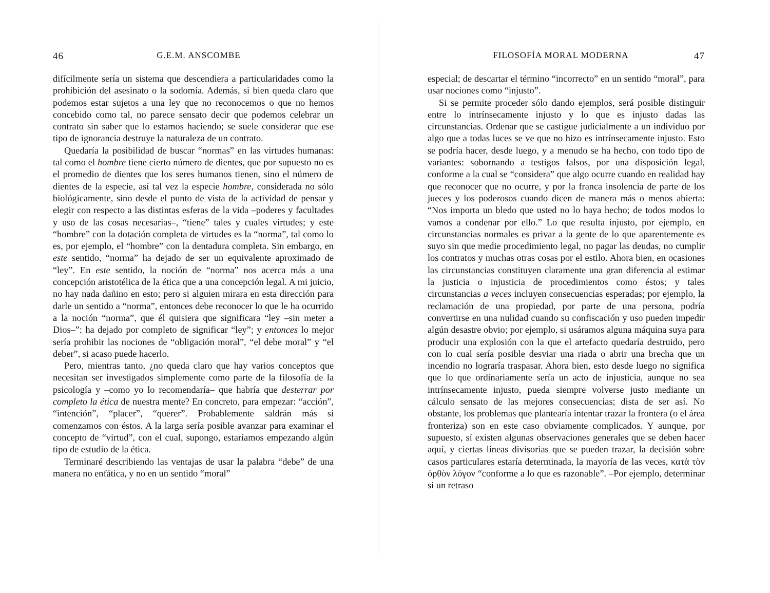46 G.E.M. ANSCOMBE
difícilmente sería un sistema que descendiera a particularidades como la prohibición del asesinato o la sodomía. Además, si bien queda claro que podemos estar sujetos a una ley que no reconocemos o que no hemos concebido como tal, no parece sensato decir que podemos celebrar un contrato sin saber que lo estamos haciendo; se suele considerar que ese tipo de ignorancia destruye la naturaleza de un contrato.
Quedaría la posibilidad de buscar “normas” en las virtudes humanas: tal como el hombre tiene cierto número de dientes, que por supuesto no es el promedio de dientes que los seres humanos tienen, sino el número de dientes de la especie, así tal vez la especie hombre, considerada no sólo biológicamente, sino desde el punto de vista de la actividad de pensar y elegir con respecto a las distintas esferas de la vida –poderes y facultades y uso de las cosas necesarias–, “tiene” tales y cuales virtudes; y este “hombre” con la dotación completa de virtudes es la “norma”, tal como lo es, por ejemplo, el “hombre” con la dentadura completa. Sin embargo, en este sentido, “norma” ha dejado de ser un equivalente aproximado de “ley”. En este sentido, la noción de “norma” nos acerca más a una concepción aristotélica de la ética que a una concepción legal. A mi juicio, no hay nada dañino en esto; pero si alguien mirara en esta dirección para darle un sentido a “norma”, entonces debe reconocer lo que le ha ocurrido a la noción “norma”, que él quisiera que significara “ley –sin meter a Dios–”: ha dejado por completo de significar “ley”; y entonces lo mejor sería prohibir las nociones de “obligación moral”, “el debe moral” y “el deber”, si acaso puede hacerlo.
Pero, mientras tanto, ¿no queda claro que hay varios conceptos que necesitan ser investigados simplemente como parte de la filosofía de la psicología y –como yo lo recomendaría– que habría que desterrar por completo la ética de nuestra mente? En concreto, para empezar: “acción”, “intención”, “placer”, “querer”. Probablemente saldrán más si comenzamos con éstos. A la larga sería posible avanzar para examinar el concepto de “virtud”, con el cual, supongo, estaríamos empezando algún tipo de estudio de la ética.
Terminaré describiendo las ventajas de usar la palabra “debe” de una manera no enfática, y no en un sentido “moral”
FILOSOFÍA MORAL MODERNA 47
especial; de descartar el término “incorrecto” en un sentido “moral”, para usar nociones como “injusto”.
Si se permite proceder sólo dando ejemplos, será posible distinguir entre lo intrínsecamente injusto y lo que es injusto dadas las circunstancias. Ordenar que se castigue judicialmente a un individuo por algo que a todas luces se ve que no hizo es intrínsecamente injusto. Esto se podría hacer, desde luego, y a menudo se ha hecho, con todo tipo de variantes: sobornando a testigos falsos, por una disposición legal, conforme a la cual se “considera” que algo ocurre cuando en realidad hay que reconocer que no ocurre, y por la franca insolencia de parte de los jueces y los poderosos cuando dicen de manera más o menos abierta: “Nos importa un bledo que usted no lo haya hecho; de todos modos lo vamos a condenar por ello.” Lo que resulta injusto, por ejemplo, en circunstancias normales es privar a la gente de lo que aparentemente es suyo sin que medie procedimiento legal, no pagar las deudas, no cumplir los contratos y muchas otras cosas por el estilo. Ahora bien, en ocasiones las circunstancias constituyen claramente una gran diferencia al estimar la justicia o injusticia de procedimientos como éstos; y tales circunstancias a veces incluyen consecuencias esperadas; por ejemplo, la reclamación de una propiedad, por parte de una persona, podría convertirse en una nulidad cuando su confiscación y uso pueden impedir algún desastre obvio; por ejemplo, si usáramos alguna máquina suya para producir una explosión con la que el artefacto quedaría destruido, pero con lo cual sería posible desviar una riada o abrir una brecha que un incendio no lograría traspasar. Ahora bien, esto desde luego no significa que lo que ordinariamente sería un acto de injusticia, aunque no sea intrínsecamente injusto, pueda siempre volverse justo mediante un cálculo sensato de las mejores consecuencias; dista de ser así. No obstante, los problemas que plantearía intentar trazar la frontera (o el área fronteriza) son en este caso obviamente complicados. Y aunque, por supuesto, sí existen algunas observaciones generales que se deben hacer aquí, y ciertas líneas divisorias que se pueden trazar, la decisión sobre casos particulares estaría determinada, la mayoría de las veces, κατὰ τὸν ὀρθὸν λόγον “conforme a lo que es razonable”. –Por ejemplo, determinar si un retraso